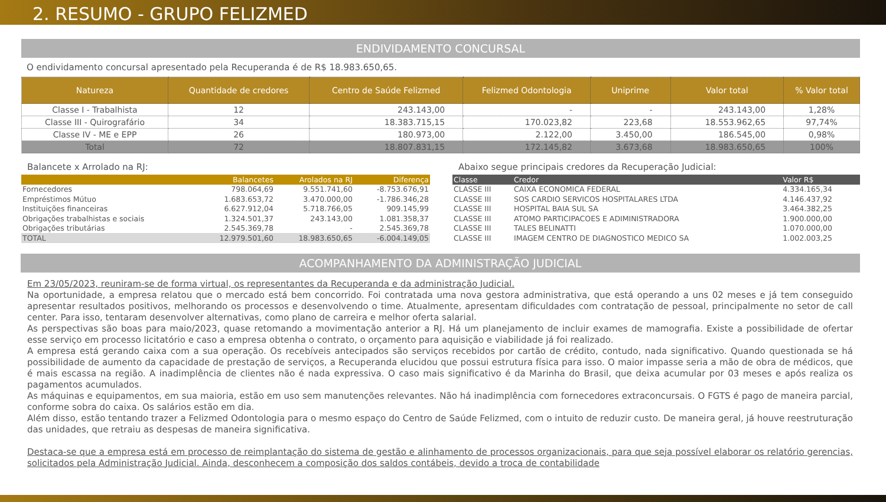2. RESUMO - GRUPO FELIZMED
ENDIVIDAMENTO CONCURSAL
O endividamento concursal apresentado pela Recuperanda é de R$ 18.983.650,65.
| Natureza | Quantidade de credores | Centro de Saúde Felizmed | Felizmed Odontologia | Uniprime | Valor total | % Valor total |
| --- | --- | --- | --- | --- | --- | --- |
| Classe I - Trabalhista | 12 | 243.143,00 | - | - | 243.143,00 | 1,28% |
| Classe III - Quirografário | 34 | 18.383.715,15 | 170.023,82 | 223,68 | 18.553.962,65 | 97,74% |
| Classe IV - ME e EPP | 26 | 180.973,00 | 2.122,00 | 3.450,00 | 186.545,00 | 0,98% |
| Total | 72 | 18.807.831,15 | 172.145,82 | 3.673,68 | 18.983.650,65 | 100% |
Balancete x Arrolado na RJ:
| | Balancetes | Arolados na RJ | Diferença |
| --- | --- | --- | --- |
| Fornecedores | 798.064,69 | 9.551.741,60 | -8.753.676,91 |
| Empréstimos Mútuo | 1.683.653,72 | 3.470.000,00 | -1.786.346,28 |
| Instituições financeiras | 6.627.912,04 | 5.718.766,05 | 909.145,99 |
| Obrigações trabalhistas e sociais | 1.324.501,37 | 243.143,00 | 1.081.358,37 |
| Obrigações tributárias | 2.545.369,78 | - | 2.545.369,78 |
| TOTAL | 12.979.501,60 | 18.983.650,65 | -6.004.149,05 |
Abaixo segue principais credores da Recuperação Judicial:
| Classe | Credor | Valor R$ |
| --- | --- | --- |
| CLASSE III | CAIXA ECONOMICA FEDERAL | 4.334.165,34 |
| CLASSE III | SOS CARDIO SERVICOS HOSPITALARES LTDA | 4.146.437,92 |
| CLASSE III | HOSPITAL BAIA SUL SA | 3.464.382,25 |
| CLASSE III | ATOMO PARTICIPACOES E ADIMINISTRADORA | 1.900.000,00 |
| CLASSE III | TALES BELINATTI | 1.070.000,00 |
| CLASSE III | IMAGEM CENTRO DE DIAGNOSTICO MEDICO SA | 1.002.003,25 |
ACOMPANHAMENTO DA ADMINISTRAÇÃO JUDICIAL
Em 23/05/2023, reuniram-se de forma virtual, os representantes da Recuperanda e da administração Judicial.
Na oportunidade, a empresa relatou que o mercado está bem concorrido. Foi contratada uma nova gestora administrativa, que está operando a uns 02 meses e já tem conseguido apresentar resultados positivos, melhorando os processos e desenvolvendo o time. Atualmente, apresentam dificuldades com contratação de pessoal, principalmente no setor de call center. Para isso, tentaram desenvolver alternativas, como plano de carreira e melhor oferta salarial.
As perspectivas são boas para maio/2023, quase retomando a movimentação anterior a RJ. Há um planejamento de incluir exames de mamografia. Existe a possibilidade de ofertar esse serviço em processo licitatório e caso a empresa obtenha o contrato, o orçamento para aquisição e viabilidade já foi realizado.
A empresa está gerando caixa com a sua operação. Os recebíveis antecipados são serviços recebidos por cartão de crédito, contudo, nada significativo. Quando questionada se há possibilidade de aumento da capacidade de prestação de serviços, a Recuperanda elucidou que possui estrutura física para isso. O maior impasse seria a mão de obra de médicos, que é mais escassa na região. A inadimplência de clientes não é nada expressiva. O caso mais significativo é da Marinha do Brasil, que deixa acumular por 03 meses e após realiza os pagamentos acumulados.
As máquinas e equipamentos, em sua maioria, estão em uso sem manutenções relevantes. Não há inadimplência com fornecedores extraconcursais. O FGTS é pago de maneira parcial, conforme sobra do caixa. Os salários estão em dia.
Além disso, estão tentando trazer a Felizmed Odontologia para o mesmo espaço do Centro de Saúde Felizmed, com o intuito de reduzir custo. De maneira geral, já houve reestruturação das unidades, que retraiu as despesas de maneira significativa.
Destaca-se que a empresa está em processo de reimplantação do sistema de gestão e alinhamento de processos organizacionais, para que seja possível elaborar os relatório gerencias, solicitados pela Administração Judicial. Ainda, desconhecem a composição dos saldos contábeis, devido a troca de contabilidade